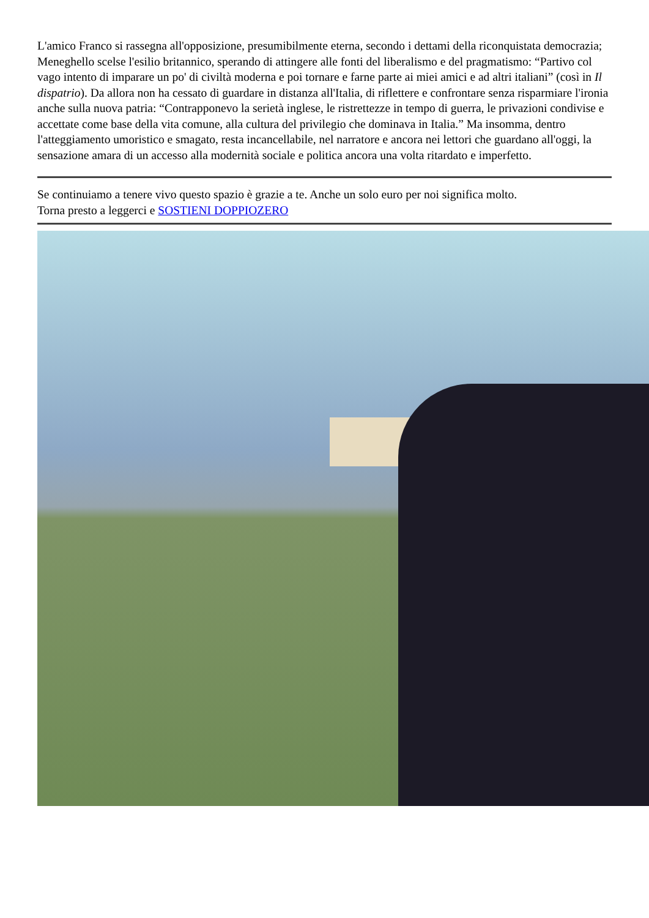L'amico Franco si rassegna all'opposizione, presumibilmente eterna, secondo i dettami della riconquistata democrazia; Meneghello scelse l'esilio britannico, sperando di attingere alle fonti del liberalismo e del pragmatismo: “Partivo col vago intento di imparare un po' di civiltà moderna e poi tornare e farne parte ai miei amici e ad altri italiani” (così in Il dispatrio). Da allora non ha cessato di guardare in distanza all'Italia, di riflettere e confrontare senza risparmiare l'ironia anche sulla nuova patria: “Contrapponevo la serietà inglese, le ristrettezze in tempo di guerra, le privazioni condivise e accettate come base della vita comune, alla cultura del privilegio che dominava in Italia.” Ma insomma, dentro l'atteggiamento umoristico e smagato, resta incancellabile, nel narratore e ancora nei lettori che guardano all'oggi, la sensazione amara di un accesso alla modernità sociale e politica ancora una volta ritardato e imperfetto.
Se continuiamo a tenere vivo questo spazio è grazie a te. Anche un solo euro per noi significa molto.
Torna presto a leggerci e SOSTIENI DOPPIOZERO